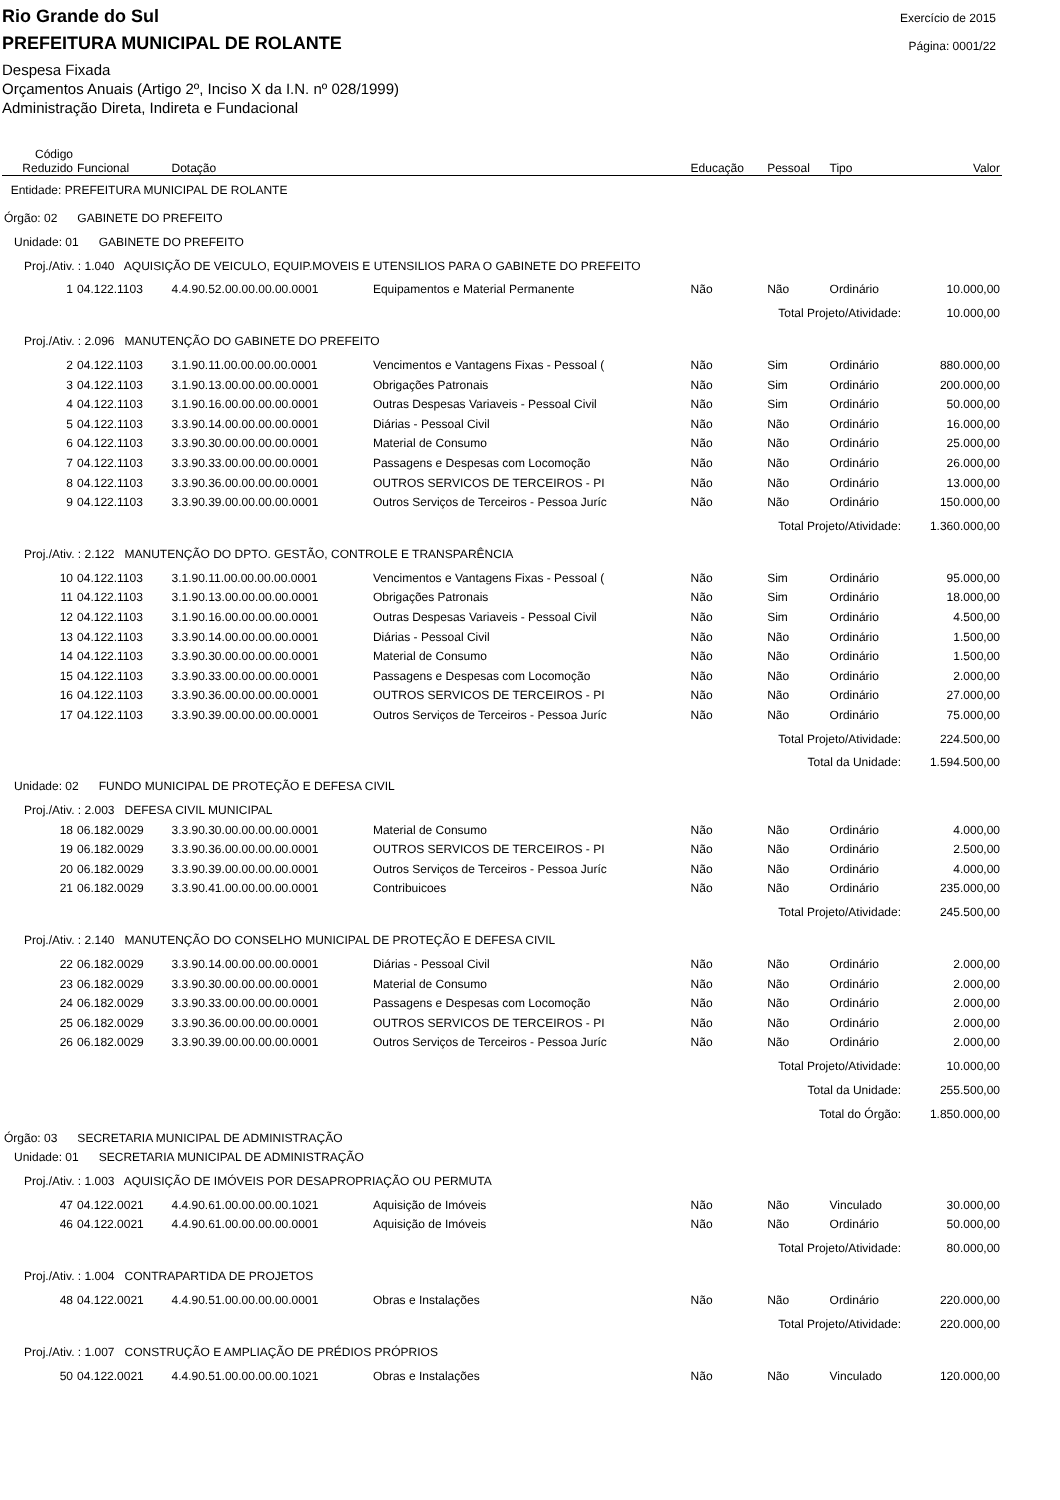Rio Grande do Sul
PREFEITURA MUNICIPAL DE ROLANTE
Despesa Fixada
Orçamentos Anuais (Artigo 2º, Inciso X da I.N. nº 028/1999)
Administração Direta, Indireta e Fundacional
Exercício de 2015
Página: 0001/22
| Código Reduzido | Funcional | Dotação | | Educação | Pessoal | Tipo | Valor |
| --- | --- | --- | --- | --- | --- | --- | --- |
| Entidade: PREFEITURA MUNICIPAL DE ROLANTE | | | | | | | |
| Órgão: 02 GABINETE DO PREFEITO | | | | | | | |
| Unidade: 01 GABINETE DO PREFEITO | | | | | | | |
| Proj./Ativ. : 1.040 AQUISIÇÃO DE VEICULO, EQUIP.MOVEIS E UTENSILIOS PARA O GABINETE DO PREFEITO | | | | | | | |
| 1 | 04.122.1103 | 4.4.90.52.00.00.00.00.0001 | Equipamentos e Material Permanente | Não | Não | Ordinário | 10.000,00 |
| Total Projeto/Atividade: | | | | | | | 10.000,00 |
| Proj./Ativ. : 2.096 MANUTENÇÃO DO GABINETE DO PREFEITO | | | | | | | |
| 2 | 04.122.1103 | 3.1.90.11.00.00.00.00.0001 | Vencimentos e Vantagens Fixas - Pessoal ( | Não | Sim | Ordinário | 880.000,00 |
| 3 | 04.122.1103 | 3.1.90.13.00.00.00.00.0001 | Obrigações Patronais | Não | Sim | Ordinário | 200.000,00 |
| 4 | 04.122.1103 | 3.1.90.16.00.00.00.00.0001 | Outras Despesas Variaveis - Pessoal Civil | Não | Sim | Ordinário | 50.000,00 |
| 5 | 04.122.1103 | 3.3.90.14.00.00.00.00.0001 | Diárias - Pessoal Civil | Não | Não | Ordinário | 16.000,00 |
| 6 | 04.122.1103 | 3.3.90.30.00.00.00.00.0001 | Material de Consumo | Não | Não | Ordinário | 25.000,00 |
| 7 | 04.122.1103 | 3.3.90.33.00.00.00.00.0001 | Passagens e Despesas com Locomoção | Não | Não | Ordinário | 26.000,00 |
| 8 | 04.122.1103 | 3.3.90.36.00.00.00.00.0001 | OUTROS SERVICOS DE TERCEIROS - PI | Não | Não | Ordinário | 13.000,00 |
| 9 | 04.122.1103 | 3.3.90.39.00.00.00.00.0001 | Outros Serviços de Terceiros - Pessoa Juríc | Não | Não | Ordinário | 150.000,00 |
| Total Projeto/Atividade: | | | | | | | 1.360.000,00 |
| Proj./Ativ. : 2.122 MANUTENÇÃO DO DPTO. GESTÃO, CONTROLE E TRANSPARÊNCIA | | | | | | | |
| 10 | 04.122.1103 | 3.1.90.11.00.00.00.00.0001 | Vencimentos e Vantagens Fixas - Pessoal ( | Não | Sim | Ordinário | 95.000,00 |
| 11 | 04.122.1103 | 3.1.90.13.00.00.00.00.0001 | Obrigações Patronais | Não | Sim | Ordinário | 18.000,00 |
| 12 | 04.122.1103 | 3.1.90.16.00.00.00.00.0001 | Outras Despesas Variaveis - Pessoal Civil | Não | Sim | Ordinário | 4.500,00 |
| 13 | 04.122.1103 | 3.3.90.14.00.00.00.00.0001 | Diárias - Pessoal Civil | Não | Não | Ordinário | 1.500,00 |
| 14 | 04.122.1103 | 3.3.90.30.00.00.00.00.0001 | Material de Consumo | Não | Não | Ordinário | 1.500,00 |
| 15 | 04.122.1103 | 3.3.90.33.00.00.00.00.0001 | Passagens e Despesas com Locomoção | Não | Não | Ordinário | 2.000,00 |
| 16 | 04.122.1103 | 3.3.90.36.00.00.00.00.0001 | OUTROS SERVICOS DE TERCEIROS - PI | Não | Não | Ordinário | 27.000,00 |
| 17 | 04.122.1103 | 3.3.90.39.00.00.00.00.0001 | Outros Serviços de Terceiros - Pessoa Juríc | Não | Não | Ordinário | 75.000,00 |
| Total Projeto/Atividade: | | | | | | | 224.500,00 |
| Total da Unidade: | | | | | | | 1.594.500,00 |
| Unidade: 02 FUNDO MUNICIPAL DE PROTEÇÃO E DEFESA CIVIL | | | | | | | |
| Proj./Ativ. : 2.003 DEFESA CIVIL MUNICIPAL | | | | | | | |
| 18 | 06.182.0029 | 3.3.90.30.00.00.00.00.0001 | Material de Consumo | Não | Não | Ordinário | 4.000,00 |
| 19 | 06.182.0029 | 3.3.90.36.00.00.00.00.0001 | OUTROS SERVICOS DE TERCEIROS - PI | Não | Não | Ordinário | 2.500,00 |
| 20 | 06.182.0029 | 3.3.90.39.00.00.00.00.0001 | Outros Serviços de Terceiros - Pessoa Juríc | Não | Não | Ordinário | 4.000,00 |
| 21 | 06.182.0029 | 3.3.90.41.00.00.00.00.0001 | Contribuicoes | Não | Não | Ordinário | 235.000,00 |
| Total Projeto/Atividade: | | | | | | | 245.500,00 |
| Proj./Ativ. : 2.140 MANUTENÇÃO DO CONSELHO MUNICIPAL DE PROTEÇÃO E DEFESA CIVIL | | | | | | | |
| 22 | 06.182.0029 | 3.3.90.14.00.00.00.00.0001 | Diárias - Pessoal Civil | Não | Não | Ordinário | 2.000,00 |
| 23 | 06.182.0029 | 3.3.90.30.00.00.00.00.0001 | Material de Consumo | Não | Não | Ordinário | 2.000,00 |
| 24 | 06.182.0029 | 3.3.90.33.00.00.00.00.0001 | Passagens e Despesas com Locomoção | Não | Não | Ordinário | 2.000,00 |
| 25 | 06.182.0029 | 3.3.90.36.00.00.00.00.0001 | OUTROS SERVICOS DE TERCEIROS - PI | Não | Não | Ordinário | 2.000,00 |
| 26 | 06.182.0029 | 3.3.90.39.00.00.00.00.0001 | Outros Serviços de Terceiros - Pessoa Juríc | Não | Não | Ordinário | 2.000,00 |
| Total Projeto/Atividade: | | | | | | | 10.000,00 |
| Total da Unidade: | | | | | | | 255.500,00 |
| Total do Órgão: | | | | | | | 1.850.000,00 |
| Órgão: 03 SECRETARIA MUNICIPAL DE ADMINISTRAÇÃO | | | | | | | |
| Unidade: 01 SECRETARIA MUNICIPAL DE ADMINISTRAÇÃO | | | | | | | |
| Proj./Ativ. : 1.003 AQUISIÇÃO DE IMÓVEIS POR DESAPROPRIAÇÃO OU PERMUTA | | | | | | | |
| 47 | 04.122.0021 | 4.4.90.61.00.00.00.00.1021 | Aquisição de Imóveis | Não | Não | Vinculado | 30.000,00 |
| 46 | 04.122.0021 | 4.4.90.61.00.00.00.00.0001 | Aquisição de Imóveis | Não | Não | Ordinário | 50.000,00 |
| Total Projeto/Atividade: | | | | | | | 80.000,00 |
| Proj./Ativ. : 1.004 CONTRAPARTIDA DE PROJETOS | | | | | | | |
| 48 | 04.122.0021 | 4.4.90.51.00.00.00.00.0001 | Obras e Instalações | Não | Não | Ordinário | 220.000,00 |
| Total Projeto/Atividade: | | | | | | | 220.000,00 |
| Proj./Ativ. : 1.007 CONSTRUÇÃO E AMPLIAÇÃO DE PRÉDIOS PRÓPRIOS | | | | | | | |
| 50 | 04.122.0021 | 4.4.90.51.00.00.00.00.1021 | Obras e Instalações | Não | Não | Vinculado | 120.000,00 |